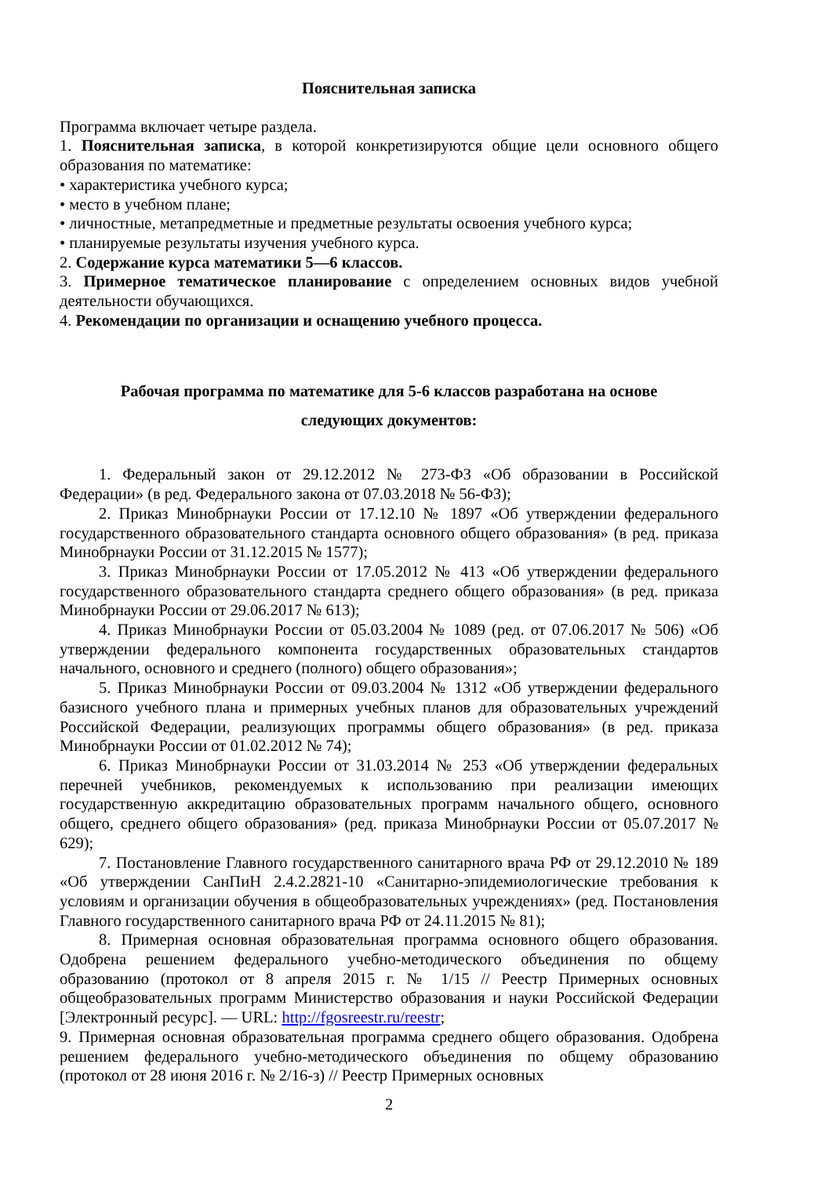Пояснительная записка
Программа включает четыре раздела.
1. Пояснительная записка, в которой конкретизируются общие цели основного общего образования по математике:
• характеристика учебного курса;
• место в учебном плане;
• личностные, метапредметные и предметные результаты освоения учебного курса;
• планируемые результаты изучения учебного курса.
2. Содержание курса математики 5—6 классов.
3. Примерное тематическое планирование с определением основных видов учебной деятельности обучающихся.
4. Рекомендации по организации и оснащению учебного процесса.
Рабочая программа по математике для 5-6 классов разработана на основе
следующих документов:
1. Федеральный закон от 29.12.2012 № 273-ФЗ «Об образовании в Российской Федерации» (в ред. Федерального закона от 07.03.2018 № 56-ФЗ);
2. Приказ Минобрнауки России от 17.12.10 № 1897 «Об утверждении федерального государственного образовательного стандарта основного общего образования» (в ред. приказа Минобрнауки России от 31.12.2015 № 1577);
3. Приказ Минобрнауки России от 17.05.2012 № 413 «Об утверждении федерального государственного образовательного стандарта среднего общего образования» (в ред. приказа Минобрнауки России от 29.06.2017 № 613);
4. Приказ Минобрнауки России от 05.03.2004 № 1089 (ред. от 07.06.2017 № 506) «Об утверждении федерального компонента государственных образовательных стандартов начального, основного и среднего (полного) общего образования»;
5. Приказ Минобрнауки России от 09.03.2004 № 1312 «Об утверждении федерального базисного учебного плана и примерных учебных планов для образовательных учреждений Российской Федерации, реализующих программы общего образования» (в ред. приказа Минобрнауки России от 01.02.2012 № 74);
6. Приказ Минобрнауки России от 31.03.2014 № 253 «Об утверждении федеральных перечней учебников, рекомендуемых к использованию при реализации имеющих государственную аккредитацию образовательных программ начального общего, основного общего, среднего общего образования» (ред. приказа Минобрнауки России от 05.07.2017 № 629);
7. Постановление Главного государственного санитарного врача РФ от 29.12.2010 № 189 «Об утверждении СанПиН 2.4.2.2821-10 «Санитарно-эпидемиологические требования к условиям и организации обучения в общеобразовательных учреждениях» (ред. Постановления Главного государственного санитарного врача РФ от 24.11.2015 № 81);
8. Примерная основная образовательная программа основного общего образования. Одобрена решением федерального учебно-методического объединения по общему образованию (протокол от 8 апреля 2015 г. № 1/15 // Реестр Примерных основных общеобразовательных программ Министерство образования и науки Российской Федерации [Электронный ресурс]. — URL: http://fgosreestr.ru/reestr;
9. Примерная основная образовательная программа среднего общего образования. Одобрена решением федерального учебно-методического объединения по общему образованию (протокол от 28 июня 2016 г. № 2/16-з) // Реестр Примерных основных
2